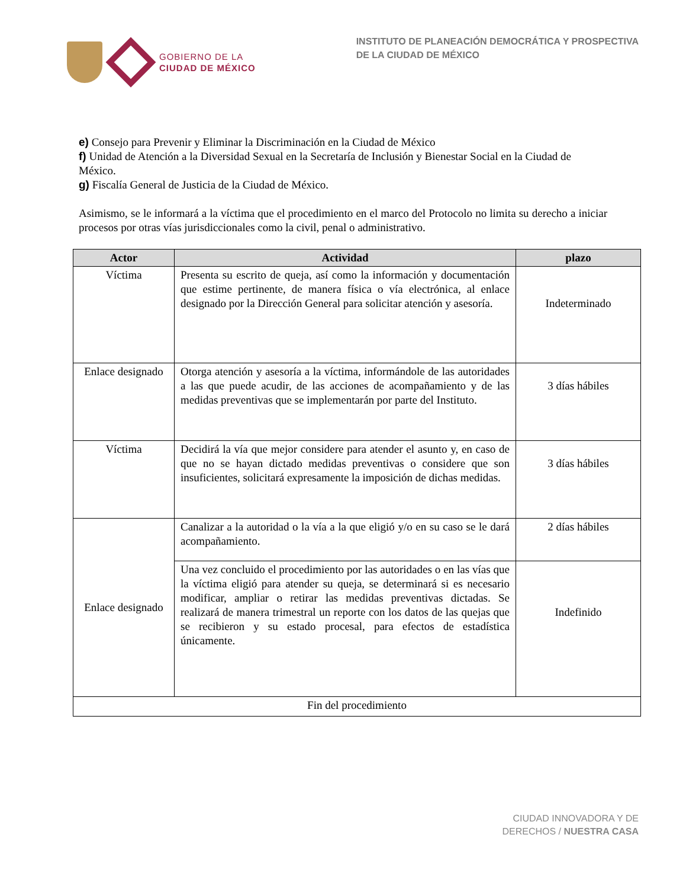GOBIERNO DE LA
CIUDAD DE MÉXICO
INSTITUTO DE PLANEACIÓN DEMOCRÁTICA Y PROSPECTIVA
DE LA CIUDAD DE MÉXICO
e) Consejo para Prevenir y Eliminar la Discriminación en la Ciudad de México
f) Unidad de Atención a la Diversidad Sexual en la Secretaría de Inclusión y Bienestar Social en la Ciudad de México.
g) Fiscalía General de Justicia de la Ciudad de México.
Asimismo, se le informará a la víctima que el procedimiento en el marco del Protocolo no limita su derecho a iniciar procesos por otras vías jurisdiccionales como la civil, penal o administrativo.
| Actor | Actividad | plazo |
| --- | --- | --- |
| Víctima | Presenta su escrito de queja, así como la información y documentación que estime pertinente, de manera física o vía electrónica, al enlace designado por la Dirección General para solicitar atención y asesoría. | Indeterminado |
| Enlace designado | Otorga atención y asesoría a la víctima, informándole de las autoridades a las que puede acudir, de las acciones de acompañamiento y de las medidas preventivas que se implementarán por parte del Instituto. | 3 días hábiles |
| Víctima | Decidirá la vía que mejor considere para atender el asunto y, en caso de que no se hayan dictado medidas preventivas o considere que son insuficientes, solicitará expresamente la imposición de dichas medidas. | 3 días hábiles |
| Enlace designado | Canalizar a la autoridad o la vía a la que eligió y/o en su caso se le dará acompañamiento. | 2 días hábiles |
| | Una vez concluido el procedimiento por las autoridades o en las vías que la víctima eligió para atender su queja, se determinará si es necesario modificar, ampliar o retirar las medidas preventivas dictadas. Se realizará de manera trimestral un reporte con los datos de las quejas que se recibieron y su estado procesal, para efectos de estadística únicamente. | Indefinido |
| Fin del procedimiento | | |
CIUDAD INNOVADORA Y DE
DERECHOS / NUESTRA CASA